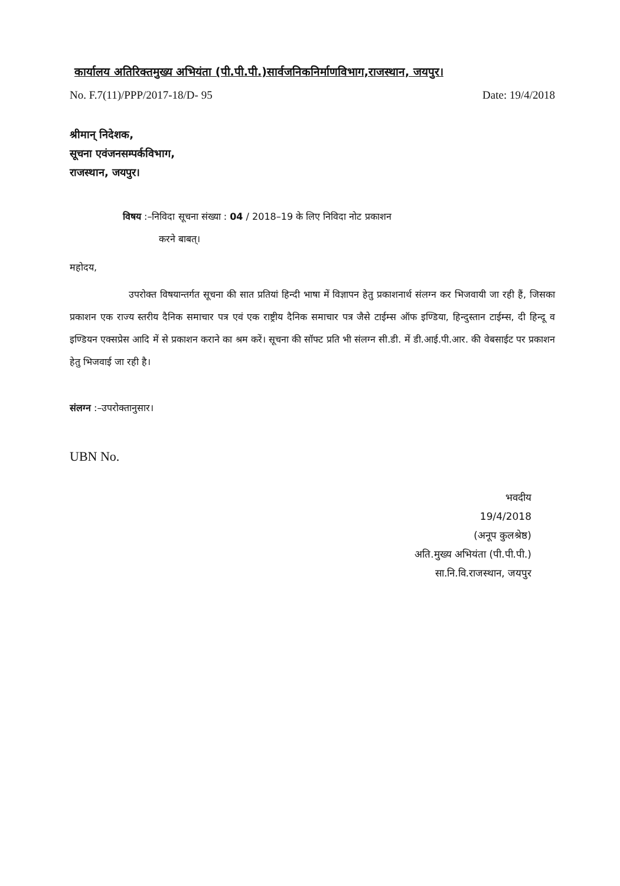कार्यालय अतिरिक्तमुख्य अभियंता (पी.पी.पी.)सार्वजनिकनिर्माणविभाग,राजस्थान, जयपुर।
No. F.7(11)/PPP/2017-18/D- 95 Date: 19/4/2018
श्रीमान् निदेशक,
सूचना एवंजनसम्पर्कविभाग,
राजस्थान, जयपुर।
विषय :–निविदा सूचना संख्या : 04 / 2018–19 के लिए निविदा नोट प्रकाशन
करने बाबत्।
महोदय,
उपरोक्त विषयान्तर्गत सूचना की सात प्रतियां हिन्दी भाषा में विज्ञापन हेतु प्रकाशनार्थ संलग्न कर भिजवायी जा रही हैं, जिसका प्रकाशन एक राज्य स्तरीय दैनिक समाचार पत्र एवं एक राष्ट्रीय दैनिक समाचार पत्र जैसे टाईम्स ऑफ इण्डिया, हिन्दुस्तान टाईम्स, दी हिन्दू व इण्डियन एक्सप्रेस आदि में से प्रकाशन कराने का श्रम करें। सूचना की सॉफ्ट प्रति भी संलग्न सी.डी. में डी.आई.पी.आर. की वेबसाईट पर प्रकाशन हेतु भिजवाई जा रही है।
संलग्न :–उपरोक्तानुसार।
UBN No.
भवदीय
19/4/2018
(अनूप कुलश्रेष्ठ)
अति.मुख्य अभियंता (पी.पी.पी.)
सा.नि.वि.राजस्थान, जयपुर